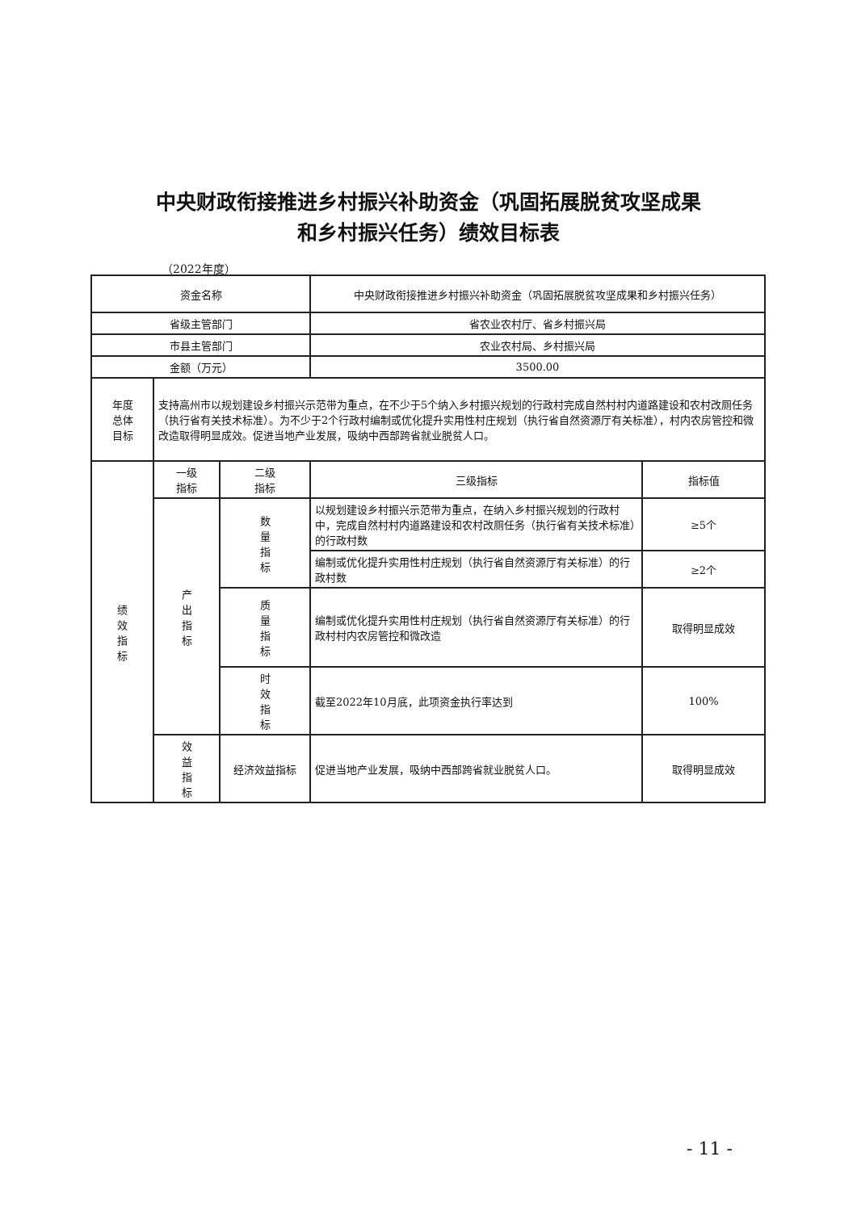中央财政衔接推进乡村振兴补助资金（巩固拓展脱贫攻坚成果
和乡村振兴任务）绩效目标表
（2022年度）
| 资金名称 | | | 中央财政衔接推进乡村振兴补助资金（巩固拓展脱贫攻坚成果和乡村振兴任务） | |
| 省级主管部门 | | | 省农业农村厅、省乡村振兴局 | |
| 市县主管部门 | | | 农业农村局、乡村振兴局 | |
| 金额（万元） | | | 3500.00 | |
| 年度 总体 目标 | 支持高州市以规划建设乡村振兴示范带为重点，在不少于5个纳入乡村振兴规划的行政村完成自然村村内道路建设和农村改厕任务（执行省有关技术标准）。为不少于2个行政村编制或优化提升实用性村庄规划（执行省自然资源厅有关标准），村内农房管控和微改造取得明显成效。促进当地产业发展，吸纳中西部跨省就业脱贫人口。 | | | |
| 绩 效 指 标 | 一级 指标 | 二级 指标 | 三级指标 | 指标值 |
| | 产 出 指 标 | 数 量 指 标 | 以规划建设乡村振兴示范带为重点，在纳入乡村振兴规划的行政村中，完成自然村村内道路建设和农村改厕任务（执行省有关技术标准）的行政村数 | ≥5个 |
| | | | 编制或优化提升实用性村庄规划（执行省自然资源厅有关标准）的行政村数 | ≥2个 |
| | | 质 量 指 标 | 编制或优化提升实用性村庄规划（执行省自然资源厅有关标准）的行政村村内农房管控和微改造 | 取得明显成效 |
| | | 时 效 指 标 | 截至2022年10月底，此项资金执行率达到 | 100% |
| | 效 益 指 标 | 经济效益指标 | 促进当地产业发展，吸纳中西部跨省就业脱贫人口。 | 取得明显成效 |
- 11 -